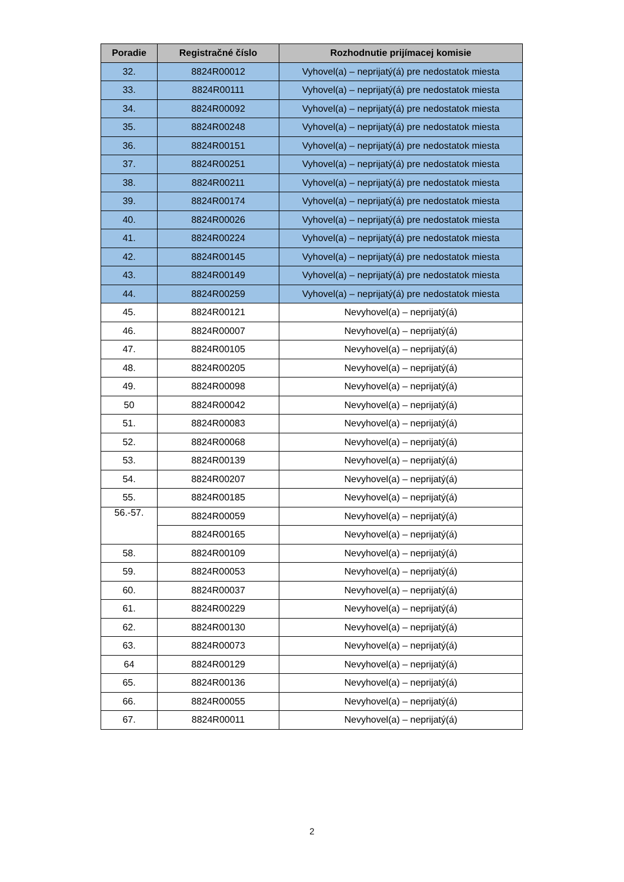| Poradie | Registračné číslo | Rozhodnutie prijímacej komisie |
| --- | --- | --- |
| 32. | 8824R00012 | Vyhovel(a) – neprijatý(á) pre nedostatok miesta |
| 33. | 8824R00111 | Vyhovel(a) – neprijatý(á) pre nedostatok miesta |
| 34. | 8824R00092 | Vyhovel(a) – neprijatý(á) pre nedostatok miesta |
| 35. | 8824R00248 | Vyhovel(a) – neprijatý(á) pre nedostatok miesta |
| 36. | 8824R00151 | Vyhovel(a) – neprijatý(á) pre nedostatok miesta |
| 37. | 8824R00251 | Vyhovel(a) – neprijatý(á) pre nedostatok miesta |
| 38. | 8824R00211 | Vyhovel(a) – neprijatý(á) pre nedostatok miesta |
| 39. | 8824R00174 | Vyhovel(a) – neprijatý(á) pre nedostatok miesta |
| 40. | 8824R00026 | Vyhovel(a) – neprijatý(á) pre nedostatok miesta |
| 41. | 8824R00224 | Vyhovel(a) – neprijatý(á) pre nedostatok miesta |
| 42. | 8824R00145 | Vyhovel(a) – neprijatý(á) pre nedostatok miesta |
| 43. | 8824R00149 | Vyhovel(a) – neprijatý(á) pre nedostatok miesta |
| 44. | 8824R00259 | Vyhovel(a) – neprijatý(á) pre nedostatok miesta |
| 45. | 8824R00121 | Nevyhovel(a) – neprijatý(á) |
| 46. | 8824R00007 | Nevyhovel(a) – neprijatý(á) |
| 47. | 8824R00105 | Nevyhovel(a) – neprijatý(á) |
| 48. | 8824R00205 | Nevyhovel(a) – neprijatý(á) |
| 49. | 8824R00098 | Nevyhovel(a) – neprijatý(á) |
| 50 | 8824R00042 | Nevyhovel(a) – neprijatý(á) |
| 51. | 8824R00083 | Nevyhovel(a) – neprijatý(á) |
| 52. | 8824R00068 | Nevyhovel(a) – neprijatý(á) |
| 53. | 8824R00139 | Nevyhovel(a) – neprijatý(á) |
| 54. | 8824R00207 | Nevyhovel(a) – neprijatý(á) |
| 55. | 8824R00185 | Nevyhovel(a) – neprijatý(á) |
| 56.-57. | 8824R00059 | Nevyhovel(a) – neprijatý(á) |
| | 8824R00165 | Nevyhovel(a) – neprijatý(á) |
| 58. | 8824R00109 | Nevyhovel(a) – neprijatý(á) |
| 59. | 8824R00053 | Nevyhovel(a) – neprijatý(á) |
| 60. | 8824R00037 | Nevyhovel(a) – neprijatý(á) |
| 61. | 8824R00229 | Nevyhovel(a) – neprijatý(á) |
| 62. | 8824R00130 | Nevyhovel(a) – neprijatý(á) |
| 63. | 8824R00073 | Nevyhovel(a) – neprijatý(á) |
| 64 | 8824R00129 | Nevyhovel(a) – neprijatý(á) |
| 65. | 8824R00136 | Nevyhovel(a) – neprijatý(á) |
| 66. | 8824R00055 | Nevyhovel(a) – neprijatý(á) |
| 67. | 8824R00011 | Nevyhovel(a) – neprijatý(á) |
2